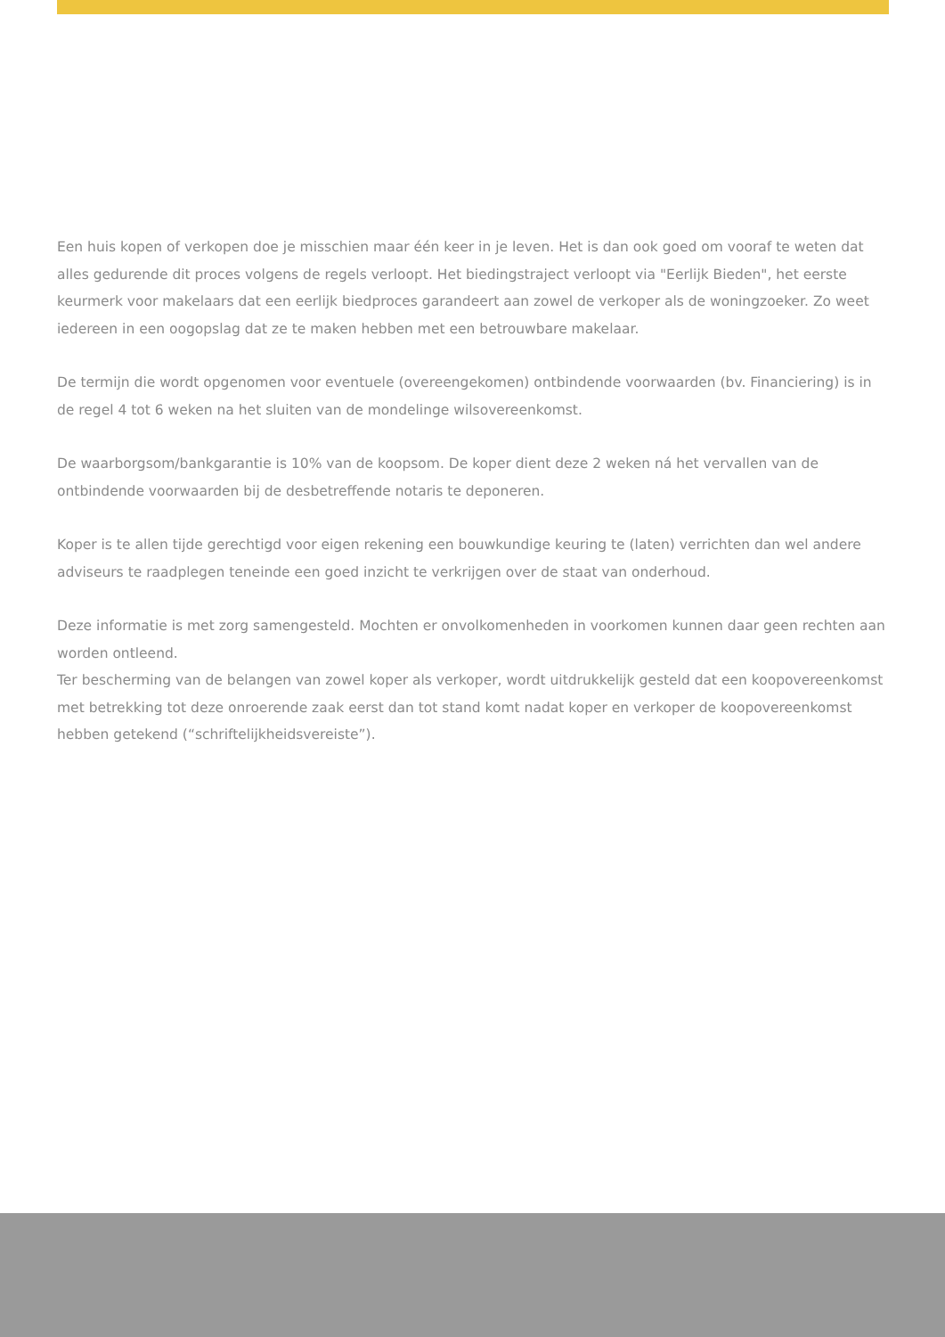Een huis kopen of verkopen doe je misschien maar één keer in je leven. Het is dan ook goed om vooraf te weten dat alles gedurende dit proces volgens de regels verloopt. Het biedingstraject verloopt via "Eerlijk Bieden", het eerste keurmerk voor makelaars dat een eerlijk biedproces garandeert aan zowel de verkoper als de woningzoeker. Zo weet iedereen in een oogopslag dat ze te maken hebben met een betrouwbare makelaar.
De termijn die wordt opgenomen voor eventuele (overeengekomen) ontbindende voorwaarden (bv. Financiering) is in de regel 4 tot 6 weken na het sluiten van de mondelinge wilsovereenkomst.
De waarborgsom/bankgarantie is 10% van de koopsom. De koper dient deze 2 weken ná het vervallen van de ontbindende voorwaarden bij de desbetreffende notaris te deponeren.
Koper is te allen tijde gerechtigd voor eigen rekening een bouwkundige keuring te (laten) verrichten dan wel andere adviseurs te raadplegen teneinde een goed inzicht te verkrijgen over de staat van onderhoud.
Deze informatie is met zorg samengesteld. Mochten er onvolkomenheden in voorkomen kunnen daar geen rechten aan worden ontleend.
Ter bescherming van de belangen van zowel koper als verkoper, wordt uitdrukkelijk gesteld dat een koopovereenkomst met betrekking tot deze onroerende zaak eerst dan tot stand komt nadat koper en verkoper de koopovereenkomst hebben getekend (“schriftelijkheidsvereiste”).